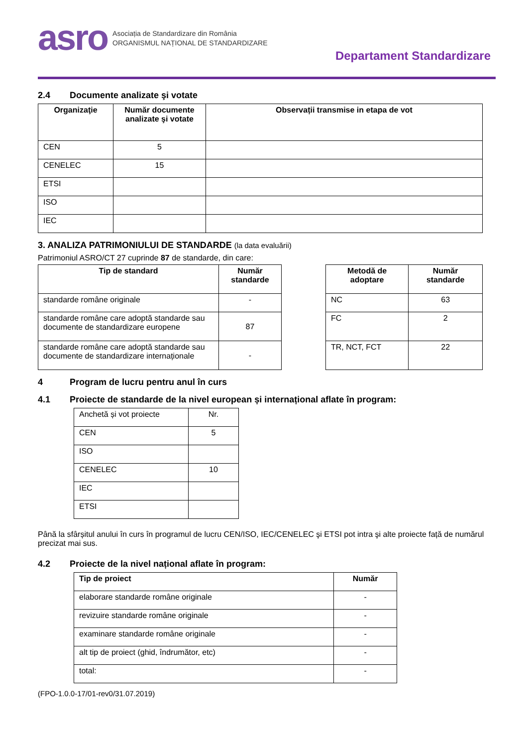asro
Asociația de Standardizare din România
ORGANISMUL NAȚIONAL DE STANDARDIZARE
Departament Standardizare
2.4 Documente analizate şi votate
| Organizaţie | Număr documente analizate şi votate | Observații transmise in etapa de vot |
| --- | --- | --- |
| CEN | 5 | |
| CENELEC | 15 | |
| ETSI | | |
| ISO | | |
| IEC | | |
3. ANALIZA PATRIMONIULUI DE STANDARDE (la data evaluării)
Patrimoniul ASRO/CT 27 cuprinde 87 de standarde, din care:
| Tip de standard | Număr standarde |
| --- | --- |
| standarde române originale | - |
| standarde române care adoptă standarde sau documente de standardizare europene | 87 |
| standarde române care adoptă standarde sau documente de standardizare internaționale | - |
| Metodă de adoptare | Număr standarde |
| --- | --- |
| NC | 63 |
| FC | 2 |
| TR, NCT, FCT | 22 |
4 Program de lucru pentru anul în curs
4.1 Proiecte de standarde de la nivel european și internațional aflate în program:
| Anchetă și vot proiecte | Nr. |
| CEN | 5 |
| ISO | |
| CENELEC | 10 |
| IEC | |
| ETSI | |
Până la sfârșitul anului în curs în programul de lucru CEN/ISO, IEC/CENELEC şi ETSI pot intra şi alte proiecte față de numărul precizat mai sus.
4.2 Proiecte de la nivel național aflate în program:
| Tip de proiect | Număr |
| --- | --- |
| elaborare standarde române originale | - |
| revizuire standarde române originale | - |
| examinare standarde române originale | - |
| alt tip de proiect (ghid, îndrumător, etc) | - |
| total: | - |
(FPO-1.0.0-17/01-rev0/31.07.2019)